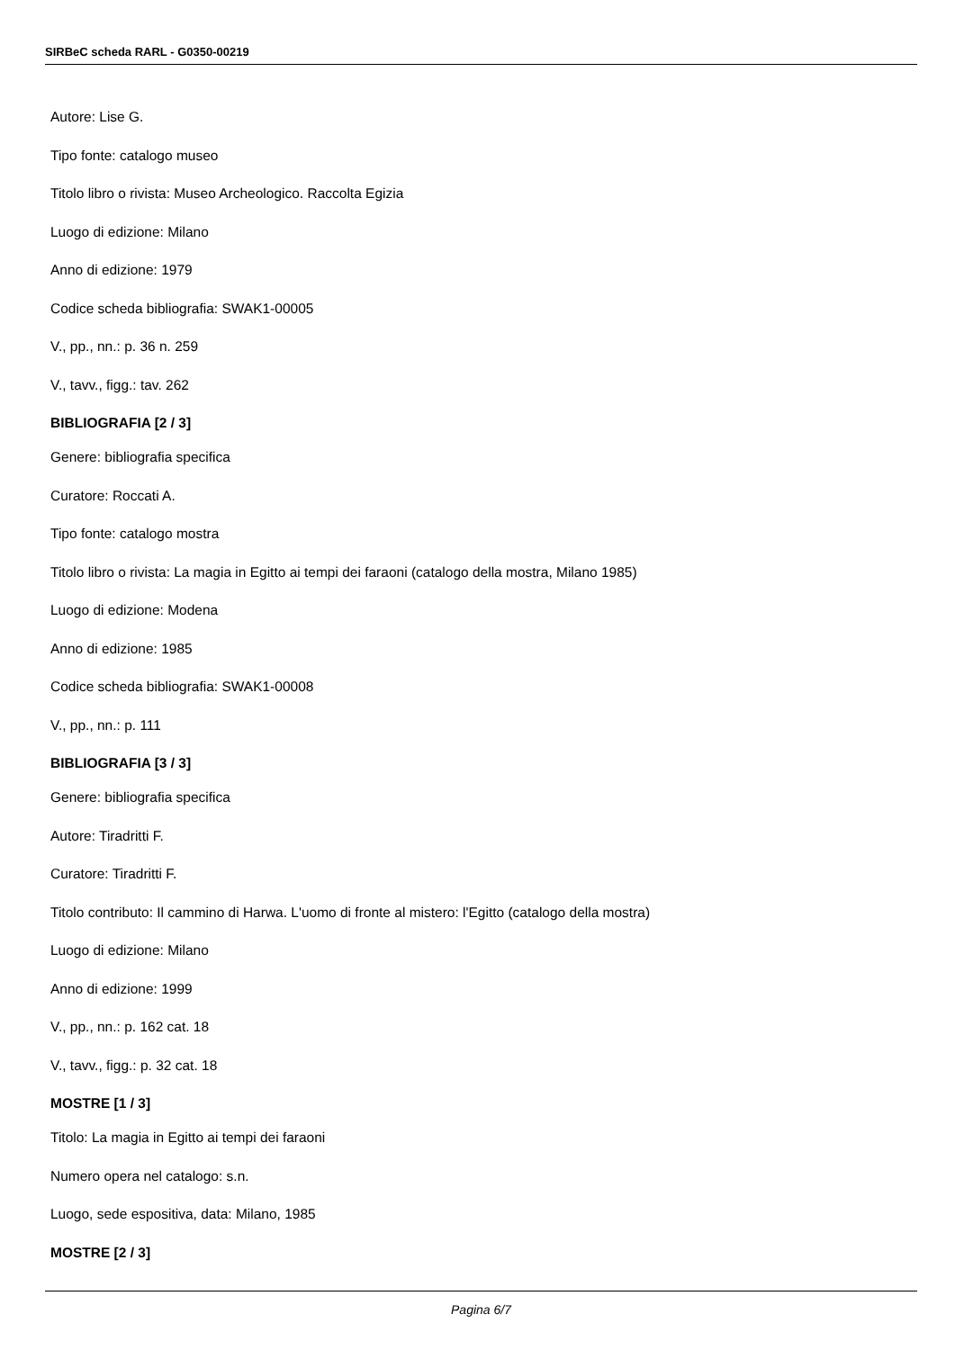SIRBeC scheda RARL - G0350-00219
Autore: Lise G.
Tipo fonte: catalogo museo
Titolo libro o rivista: Museo Archeologico. Raccolta Egizia
Luogo di edizione: Milano
Anno di edizione: 1979
Codice scheda bibliografia: SWAK1-00005
V., pp., nn.: p. 36 n. 259
V., tavv., figg.: tav. 262
BIBLIOGRAFIA [2 / 3]
Genere: bibliografia specifica
Curatore: Roccati A.
Tipo fonte: catalogo mostra
Titolo libro o rivista: La magia in Egitto ai tempi dei faraoni (catalogo della mostra, Milano 1985)
Luogo di edizione: Modena
Anno di edizione: 1985
Codice scheda bibliografia: SWAK1-00008
V., pp., nn.: p. 111
BIBLIOGRAFIA [3 / 3]
Genere: bibliografia specifica
Autore: Tiradritti F.
Curatore: Tiradritti F.
Titolo contributo: Il cammino di Harwa. L'uomo di fronte al mistero: l'Egitto (catalogo della mostra)
Luogo di edizione: Milano
Anno di edizione: 1999
V., pp., nn.: p. 162 cat. 18
V., tavv., figg.: p. 32 cat. 18
MOSTRE [1 / 3]
Titolo: La magia in Egitto ai tempi dei faraoni
Numero opera nel catalogo: s.n.
Luogo, sede espositiva, data: Milano, 1985
MOSTRE [2 / 3]
Pagina 6/7